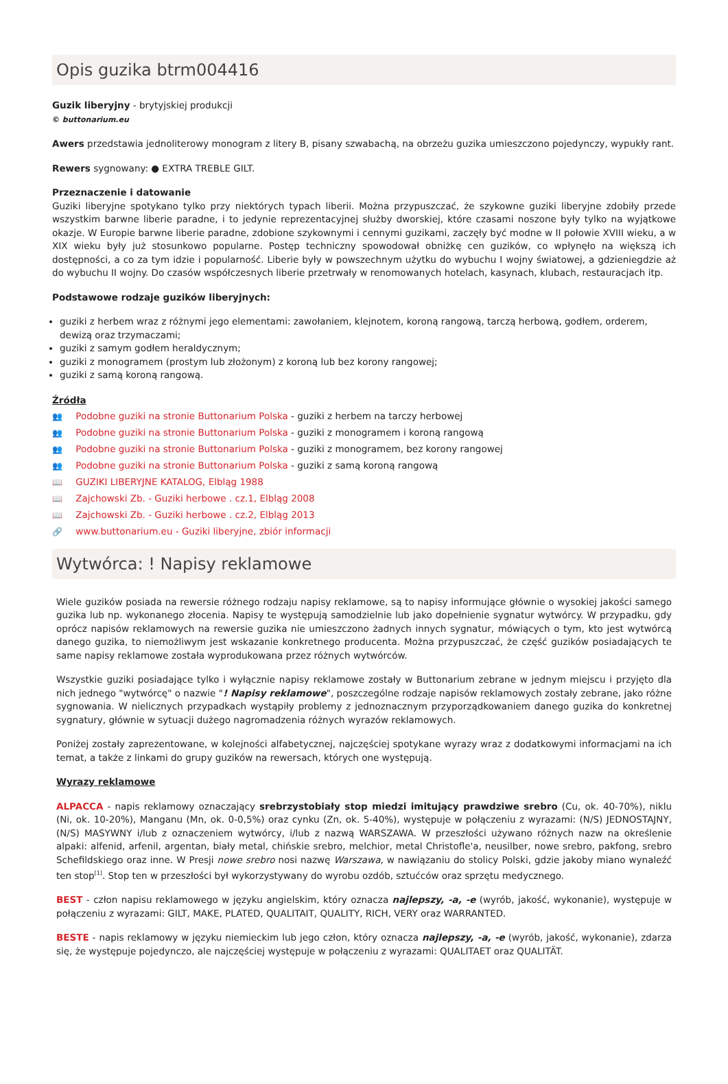Opis guzika btrm004416
Guzik liberyjny - brytyjskiej produkcji
© buttonarium.eu
Awers przedstawia jednoliterowy monogram z litery B, pisany szwabachą, na obrzeżu guzika umieszczono pojedynczy, wypukły rant.
Rewers sygnowany: ● EXTRA TREBLE GILT.
Przeznaczenie i datowanie
Guziki liberyjne spotykano tylko przy niektórych typach liberii. Można przypuszczać, że szykowne guziki liberyjne zdobiły przede wszystkim barwne liberie paradne, i to jedynie reprezentacyjnej służby dworskiej, które czasami noszone były tylko na wyjątkowe okazje. W Europie barwne liberie paradne, zdobione szykownymi i cennymi guzikami, zaczęły być modne w II połowie XVIII wieku, a w XIX wieku były już stosunkowo popularne. Postęp techniczny spowodował obniżkę cen guzików, co wpłynęło na większą ich dostępności, a co za tym idzie i popularność. Liberie były w powszechnym użytku do wybuchu I wojny światowej, a gdzieniegdzie aż do wybuchu II wojny. Do czasów współczesnych liberie przetrwały w renomowanych hotelach, kasynach, klubach, restauracjach itp.
Podstawowe rodzaje guzików liberyjnych:
guziki z herbem wraz z różnymi jego elementami: zawołaniem, klejnotem, koroną rangową, tarczą herbową, godłem, orderem, dewizą oraz trzymaczami;
guziki z samym godłem heraldycznym;
guziki z monogramem (prostym lub złożonym) z koroną lub bez korony rangowej;
guziki z samą koroną rangową.
Źródła
👥 Podobne guziki na stronie Buttonarium Polska - guziki z herbem na tarczy herbowej
👥 Podobne guziki na stronie Buttonarium Polska - guziki z monogramem i koroną rangową
👥 Podobne guziki na stronie Buttonarium Polska - guziki z monogramem, bez korony rangowej
👥 Podobne guziki na stronie Buttonarium Polska - guziki z samą koroną rangową
📖 GUZIKI LIBERYJNE KATALOG, Elbląg 1988
📖 Zajchowski Zb. - Guziki herbowe . cz.1, Elbląg 2008
📖 Zajchowski Zb. - Guziki herbowe . cz.2, Elbląg 2013
🔗 www.buttonarium.eu - Guziki liberyjne, zbiór informacji
Wytwórca: ! Napisy reklamowe
Wiele guzików posiada na rewersie różnego rodzaju napisy reklamowe, są to napisy informujące głównie o wysokiej jakości samego guzika lub np. wykonanego złocenia. Napisy te występują samodzielnie lub jako dopełnienie sygnatur wytwórcy. W przypadku, gdy oprócz napisów reklamowych na rewersie guzika nie umieszczono żadnych innych sygnatur, mówiących o tym, kto jest wytwórcą danego guzika, to niemożliwym jest wskazanie konkretnego producenta. Można przypuszczać, że część guzików posiadających te same napisy reklamowe została wyprodukowana przez różnych wytwórców.
Wszystkie guziki posiadające tylko i wyłącznie napisy reklamowe zostały w Buttonarium zebrane w jednym miejscu i przyjęto dla nich jednego "wytwórcę" o nazwie "! Napisy reklamowe", poszczególne rodzaje napisów reklamowych zostały zebrane, jako różne sygnowania. W nielicznych przypadkach wystąpiły problemy z jednoznacznym przyporządkowaniem danego guzika do konkretnej sygnatury, głównie w sytuacji dużego nagromadzenia różnych wyrazów reklamowych.
Poniżej zostały zaprezentowane, w kolejności alfabetycznej, najczęściej spotykane wyrazy wraz z dodatkowymi informacjami na ich temat, a także z linkami do grupy guzików na rewersach, których one występują.
Wyrazy reklamowe
ALPACCA - napis reklamowy oznaczający srebrzystobiały stop miedzi imitujący prawdziwe srebro (Cu, ok. 40-70%), niklu (Ni, ok. 10-20%), Manganu (Mn, ok. 0-0,5%) oraz cynku (Zn, ok. 5-40%), występuje w połączeniu z wyrazami: (N/S) JEDNOSTAJNY, (N/S) MASYWNY i/lub z oznaczeniem wytwórcy, i/lub z nazwą WARSZAWA. W przeszłości używano różnych nazw na określenie alpaki: alfenid, arfenil, argentan, biały metal, chińskie srebro, melchior, metal Christofle'a, neusilber, nowe srebro, pakfong, srebro Schefildskiego oraz inne. W Presji nowe srebro nosi nazwę Warszawa, w nawiązaniu do stolicy Polski, gdzie jakoby miano wynaleźć ten stop<sup>[1]</sup>. Stop ten w przeszłości był wykorzystywany do wyrobu ozdób, sztućców oraz sprzętu medycznego.
BEST - człon napisu reklamowego w języku angielskim, który oznacza najlepszy, -a, -e (wyrób, jakość, wykonanie), występuje w połączeniu z wyrazami: GILT, MAKE, PLATED, QUALITAIT, QUALITY, RICH, VERY oraz WARRANTED.
BESTE - napis reklamowy w języku niemieckim lub jego człon, który oznacza najlepszy, -a, -e (wyrób, jakość, wykonanie), zdarza się, że występuje pojedynczo, ale najczęściej występuje w połączeniu z wyrazami: QUALITAET oraz QUALITÄT.